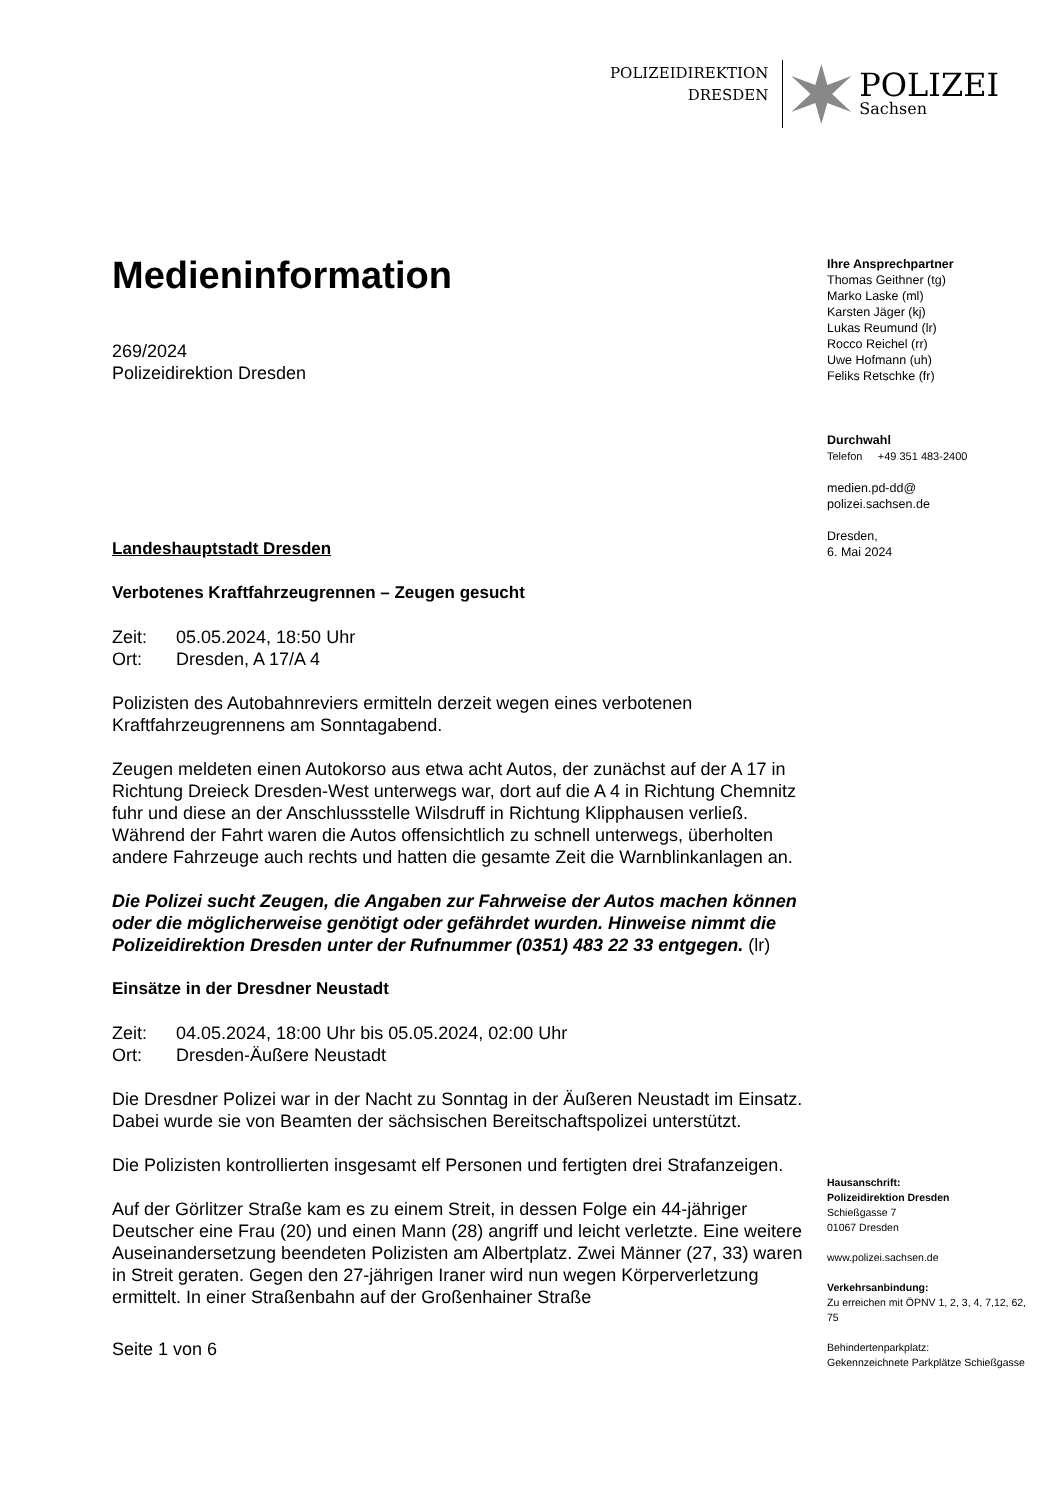POLIZEIDIREKTION
DRESDEN
POLIZEI
Sachsen
Medieninformation
269/2024
Polizeidirektion Dresden
Landeshauptstadt Dresden
Verbotenes Kraftfahrzeugrennen – Zeugen gesucht
Zeit: 05.05.2024, 18:50 Uhr
Ort: Dresden, A 17/A 4
Polizisten des Autobahnreviers ermitteln derzeit wegen eines verbotenen Kraftfahrzeugrennens am Sonntagabend.
Zeugen meldeten einen Autokorso aus etwa acht Autos, der zunächst auf der A 17 in Richtung Dreieck Dresden-West unterwegs war, dort auf die A 4 in Richtung Chemnitz fuhr und diese an der Anschlussstelle Wilsdruff in Richtung Klipphausen verließ. Während der Fahrt waren die Autos offensichtlich zu schnell unterwegs, überholten andere Fahrzeuge auch rechts und hatten die gesamte Zeit die Warnblinkanlagen an.
Die Polizei sucht Zeugen, die Angaben zur Fahrweise der Autos machen können oder die möglicherweise genötigt oder gefährdet wurden. Hinweise nimmt die Polizeidirektion Dresden unter der Rufnummer (0351) 483 22 33 entgegen. (lr)
Einsätze in der Dresdner Neustadt
Zeit: 04.05.2024, 18:00 Uhr bis 05.05.2024, 02:00 Uhr
Ort: Dresden-Äußere Neustadt
Die Dresdner Polizei war in der Nacht zu Sonntag in der Äußeren Neustadt im Einsatz. Dabei wurde sie von Beamten der sächsischen Bereitschaftspolizei unterstützt.
Die Polizisten kontrollierten insgesamt elf Personen und fertigten drei Strafanzeigen.
Auf der Görlitzer Straße kam es zu einem Streit, in dessen Folge ein 44-jähriger Deutscher eine Frau (20) und einen Mann (28) angriff und leicht verletzte. Eine weitere Auseinandersetzung beendeten Polizisten am Albertplatz. Zwei Männer (27, 33) waren in Streit geraten. Gegen den 27-jährigen Iraner wird nun wegen Körperverletzung ermittelt. In einer Straßenbahn auf der Großenhainer Straße
Seite 1 von 6
Ihre Ansprechpartner
Thomas Geithner (tg)
Marko Laske (ml)
Karsten Jäger (kj)
Lukas Reumund (lr)
Rocco Reichel (rr)
Uwe Hofmann (uh)
Feliks Retschke (fr)
Durchwahl
Telefon +49 351 483-2400
medien.pd-dd@
polizei.sachsen.de
Dresden,
6. Mai 2024
Hausanschrift:
Polizeidirektion Dresden
Schießgasse 7
01067 Dresden
www.polizei.sachsen.de
Verkehrsanbindung:
Zu erreichen mit ÖPNV 1, 2, 3, 4, 7,12, 62, 75
Behindertenparkplatz:
Gekennzeichnete Parkplätze Schießgasse